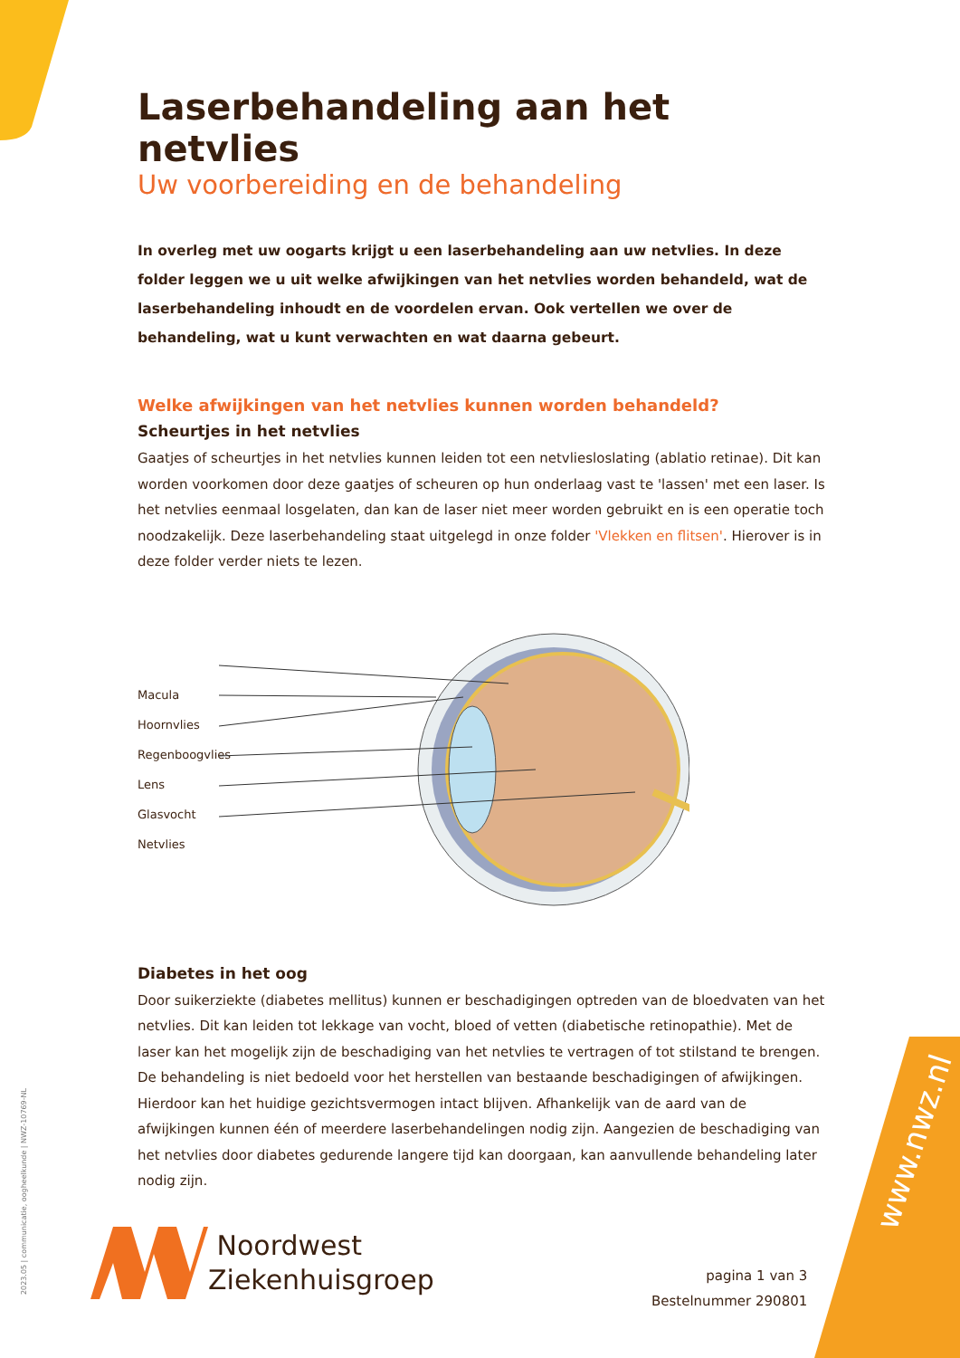Laserbehandeling aan het netvlies
Uw voorbereiding en de behandeling
In overleg met uw oogarts krijgt u een laserbehandeling aan uw netvlies. In deze folder leggen we u uit welke afwijkingen van het netvlies worden behandeld, wat de laserbehandeling inhoudt en de voordelen ervan. Ook vertellen we over de behandeling, wat u kunt verwachten en wat daarna gebeurt.
Welke afwijkingen van het netvlies kunnen worden behandeld?
Scheurtjes in het netvlies
Gaatjes of scheurtjes in het netvlies kunnen leiden tot een netvliesloslating (ablatio retinae). Dit kan worden voorkomen door deze gaatjes of scheuren op hun onderlaag vast te 'lassen' met een laser. Is het netvlies eenmaal losgelaten, dan kan de laser niet meer worden gebruikt en is een operatie toch noodzakelijk. Deze laserbehandeling staat uitgelegd in onze folder 'Vlekken en flitsen'. Hierover is in deze folder verder niets te lezen.
Macula
Hoornvlies
Regenboogvlies
Lens
Glasvocht
Netvlies
Diabetes in het oog
Door suikerziekte (diabetes mellitus) kunnen er beschadigingen optreden van de bloedvaten van het netvlies. Dit kan leiden tot lekkage van vocht, bloed of vetten (diabetische retinopathie). Met de laser kan het mogelijk zijn de beschadiging van het netvlies te vertragen of tot stilstand te brengen. De behandeling is niet bedoeld voor het herstellen van bestaande beschadigingen of afwijkingen. Hierdoor kan het huidige gezichtsvermogen intact blijven. Afhankelijk van de aard van de afwijkingen kunnen één of meerdere laserbehandelingen nodig zijn. Aangezien de beschadiging van het netvlies door diabetes gedurende langere tijd kan doorgaan, kan aanvullende behandeling later nodig zijn.
Noordwest
Ziekenhuisgroep
pagina 1 van 3
Bestelnummer 290801
2023.05 | communicatie, oogheelkunde | NWZ-10769-NL
www.nwz.nl